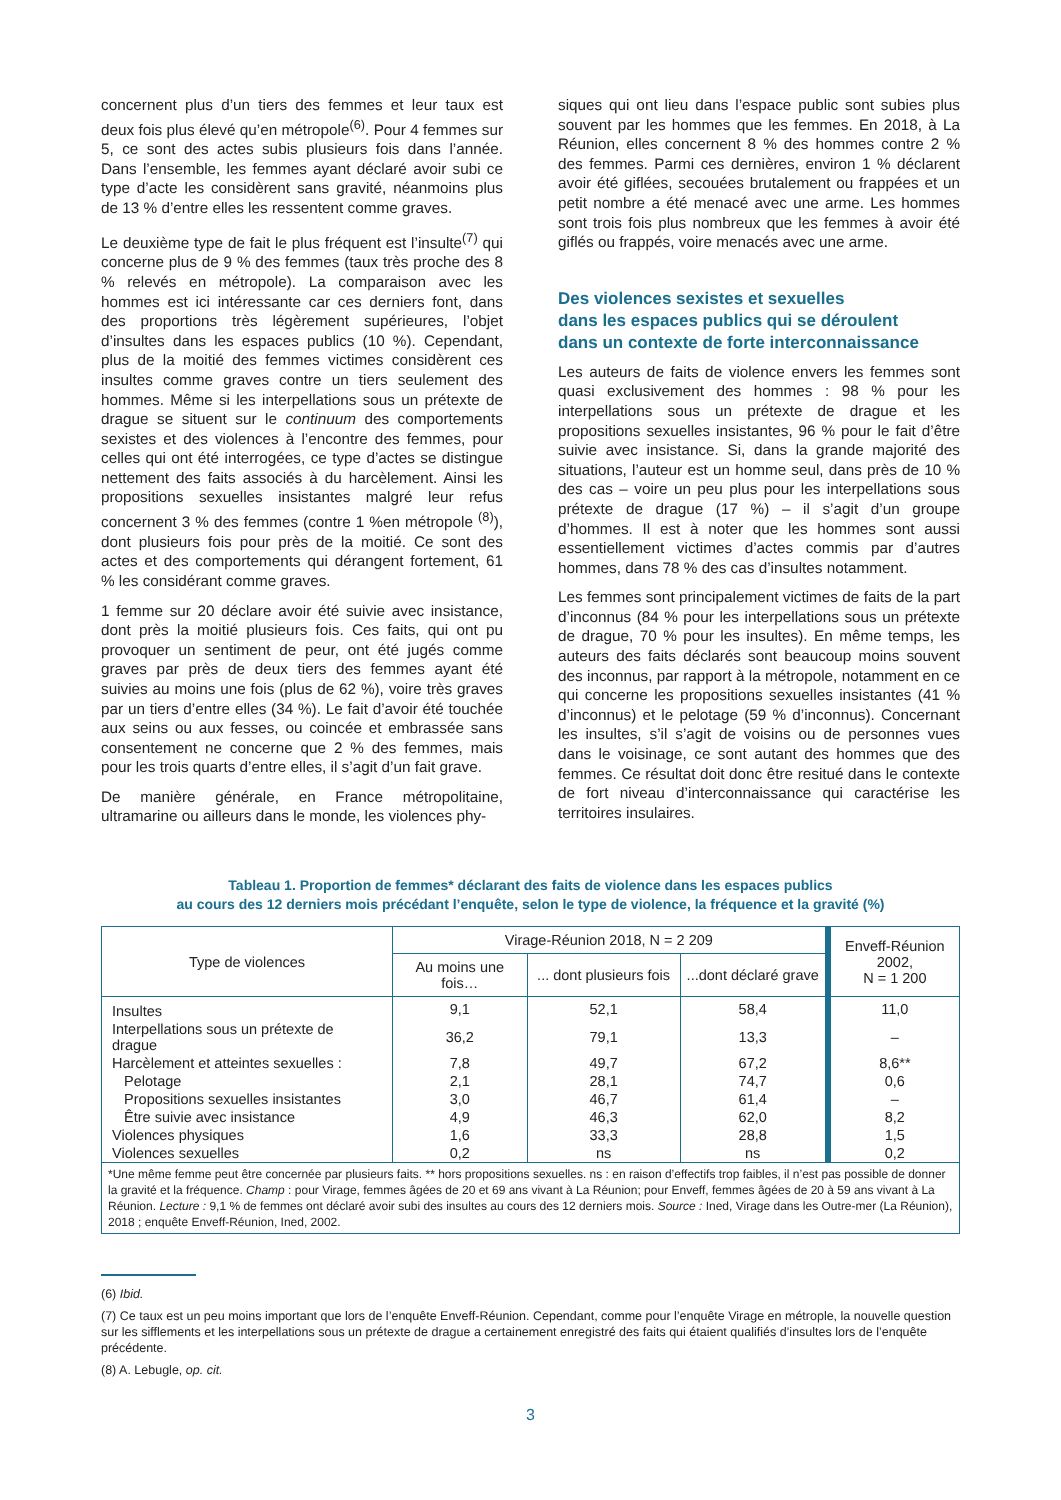concernent plus d’un tiers des femmes et leur taux est deux fois plus élevé qu’en métropole<sup>(6)</sup>. Pour 4 femmes sur 5, ce sont des actes subis plusieurs fois dans l’année. Dans l’ensemble, les femmes ayant déclaré avoir subi ce type d’acte les considèrent sans gravité, néanmoins plus de 13 % d’entre elles les ressentent comme graves.
Le deuxième type de fait le plus fréquent est l’insulte<sup>(7)</sup> qui concerne plus de 9 % des femmes (taux très proche des 8 % relevés en métropole). La comparaison avec les hommes est ici intéressante car ces derniers font, dans des proportions très légèrement supérieures, l’objet d’insultes dans les espaces publics (10 %). Cependant, plus de la moitié des femmes victimes considèrent ces insultes comme graves contre un tiers seulement des hommes. Même si les interpellations sous un prétexte de drague se situent sur le continuum des comportements sexistes et des violences à l’encontre des femmes, pour celles qui ont été interrogées, ce type d’actes se distingue nettement des faits associés à du harcèlement. Ainsi les propositions sexuelles insistantes malgré leur refus concernent 3 % des femmes (contre 1 %en métropole <sup>(8)</sup>), dont plusieurs fois pour près de la moitié. Ce sont des actes et des comportements qui dérangent fortement, 61 % les considérant comme graves.
1 femme sur 20 déclare avoir été suivie avec insistance, dont près la moitié plusieurs fois. Ces faits, qui ont pu provoquer un sentiment de peur, ont été jugés comme graves par près de deux tiers des femmes ayant été suivies au moins une fois (plus de 62 %), voire très graves par un tiers d’entre elles (34 %). Le fait d’avoir été touchée aux seins ou aux fesses, ou coincée et embrassée sans consentement ne concerne que 2 % des femmes, mais pour les trois quarts d’entre elles, il s’agit d’un fait grave.
De manière générale, en France métropolitaine, ultramarine ou ailleurs dans le monde, les violences phy-
siques qui ont lieu dans l’espace public sont subies plus souvent par les hommes que les femmes. En 2018, à La Réunion, elles concernent 8 % des hommes contre 2 % des femmes. Parmi ces dernières, environ 1 % déclarent avoir été giflées, secouées brutalement ou frappées et un petit nombre a été menacé avec une arme. Les hommes sont trois fois plus nombreux que les femmes à avoir été giflés ou frappés, voire menacés avec une arme.
Des violences sexistes et sexuelles
dans les espaces publics qui se déroulent
dans un contexte de forte interconnaissance
Les auteurs de faits de violence envers les femmes sont quasi exclusivement des hommes : 98 % pour les interpellations sous un prétexte de drague et les propositions sexuelles insistantes, 96 % pour le fait d’être suivie avec insistance. Si, dans la grande majorité des situations, l’auteur est un homme seul, dans près de 10 % des cas – voire un peu plus pour les interpellations sous prétexte de drague (17 %) – il s’agit d’un groupe d’hommes. Il est à noter que les hommes sont aussi essentiellement victimes d’actes commis par d’autres hommes, dans 78 % des cas d’insultes notamment.
Les femmes sont principalement victimes de faits de la part d’inconnus (84 % pour les interpellations sous un prétexte de drague, 70 % pour les insultes). En même temps, les auteurs des faits déclarés sont beaucoup moins souvent des inconnus, par rapport à la métropole, notamment en ce qui concerne les propositions sexuelles insistantes (41 % d’inconnus) et le pelotage (59 % d’inconnus). Concernant les insultes, s’il s’agit de voisins ou de personnes vues dans le voisinage, ce sont autant des hommes que des femmes. Ce résultat doit donc être resitué dans le contexte de fort niveau d’interconnaissance qui caractérise les territoires insulaires.
Tableau 1. Proportion de femmes* déclarant des faits de violence dans les espaces publics
au cours des 12 derniers mois précédant l’enquête, selon le type de violence, la fréquence et la gravité (%)
| Type de violences | Virage-Réunion 2018, N = 2 209 | | | Enveff-Réunion 2002, N = 1 200 |
| --- | --- | --- | --- | --- |
| | Au moins une fois… | ... dont plusieurs fois | ...dont déclaré grave | |
| Insultes | 9,1 | 52,1 | 58,4 | 11,0 |
| Interpellations sous un prétexte de drague | 36,2 | 79,1 | 13,3 | – |
| Harcèlement et atteintes sexuelles : | 7,8 | 49,7 | 67,2 | 8,6** |
| Pelotage | 2,1 | 28,1 | 74,7 | 0,6 |
| Propositions sexuelles insistantes | 3,0 | 46,7 | 61,4 | – |
| Être suivie avec insistance | 4,9 | 46,3 | 62,0 | 8,2 |
| Violences physiques | 1,6 | 33,3 | 28,8 | 1,5 |
| Violences sexuelles | 0,2 | ns | ns | 0,2 |
| *Une même femme peut être concernée par plusieurs faits. ** hors propositions sexuelles. ns : en raison d’effectifs trop faibles, il n’est pas possible de donner la gravité et la fréquence. Champ : pour Virage, femmes âgées de 20 et 69 ans vivant à La Réunion; pour Enveff, femmes âgées de 20 à 59 ans vivant à La Réunion. Lecture : 9,1 % de femmes ont déclaré avoir subi des insultes au cours des 12 derniers mois. Source : Ined, Virage dans les Outre-mer (La Réunion), 2018 ; enquête Enveff-Réunion, Ined, 2002. | | | | |
(6) Ibid.
(7) Ce taux est un peu moins important que lors de l’enquête Enveff-Réunion. Cependant, comme pour l’enquête Virage en métrople, la nouvelle question sur les sifflements et les interpellations sous un prétexte de drague a certainement enregistré des faits qui étaient qualifiés d’insultes lors de l’enquête précédente.
(8) A. Lebugle, op. cit.
3